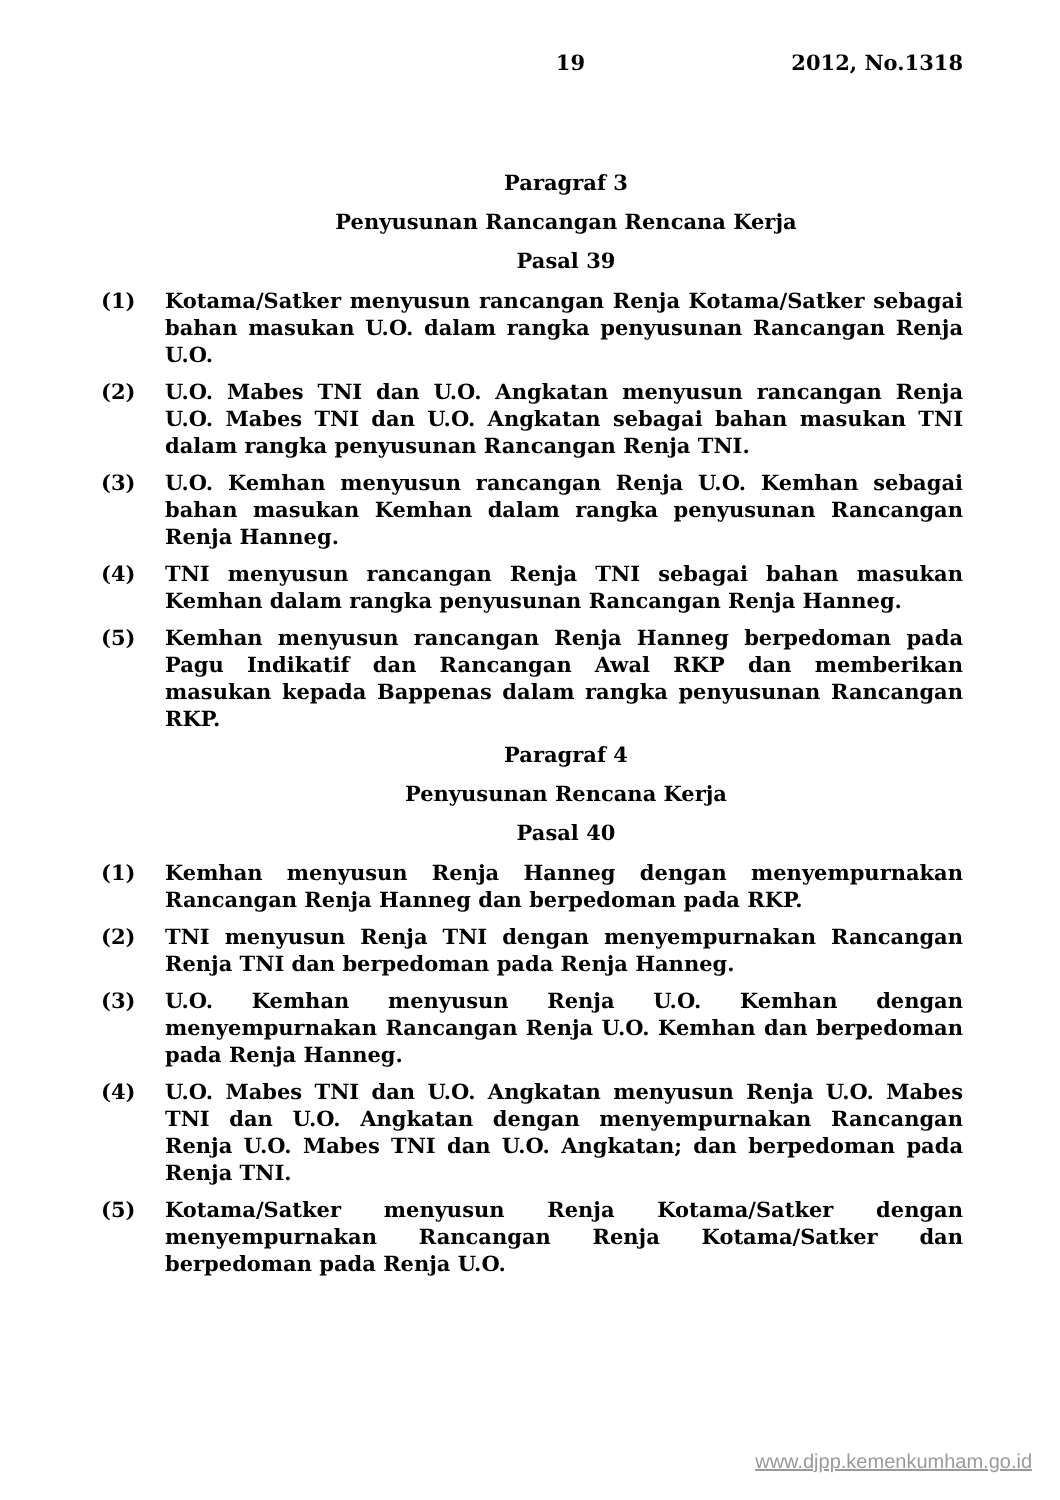19 2012, No.1318
Paragraf 3
Penyusunan Rancangan Rencana Kerja
Pasal 39
(1) Kotama/Satker menyusun rancangan Renja Kotama/Satker sebagai bahan masukan U.O. dalam rangka penyusunan Rancangan Renja U.O.
(2) U.O. Mabes TNI dan U.O. Angkatan menyusun rancangan Renja U.O. Mabes TNI dan U.O. Angkatan sebagai bahan masukan TNI dalam rangka penyusunan Rancangan Renja TNI.
(3) U.O. Kemhan menyusun rancangan Renja U.O. Kemhan sebagai bahan masukan Kemhan dalam rangka penyusunan Rancangan Renja Hanneg.
(4) TNI menyusun rancangan Renja TNI sebagai bahan masukan Kemhan dalam rangka penyusunan Rancangan Renja Hanneg.
(5) Kemhan menyusun rancangan Renja Hanneg berpedoman pada Pagu Indikatif dan Rancangan Awal RKP dan memberikan masukan kepada Bappenas dalam rangka penyusunan Rancangan RKP.
Paragraf 4
Penyusunan Rencana Kerja
Pasal 40
(1) Kemhan menyusun Renja Hanneg dengan menyempurnakan Rancangan Renja Hanneg dan berpedoman pada RKP.
(2) TNI menyusun Renja TNI dengan menyempurnakan Rancangan Renja TNI dan berpedoman pada Renja Hanneg.
(3) U.O. Kemhan menyusun Renja U.O. Kemhan dengan menyempurnakan Rancangan Renja U.O. Kemhan dan berpedoman pada Renja Hanneg.
(4) U.O. Mabes TNI dan U.O. Angkatan menyusun Renja U.O. Mabes TNI dan U.O. Angkatan dengan menyempurnakan Rancangan Renja U.O. Mabes TNI dan U.O. Angkatan; dan berpedoman pada Renja TNI.
(5) Kotama/Satker menyusun Renja Kotama/Satker dengan menyempurnakan Rancangan Renja Kotama/Satker dan berpedoman pada Renja U.O.
www.djpp.kemenkumham.go.id